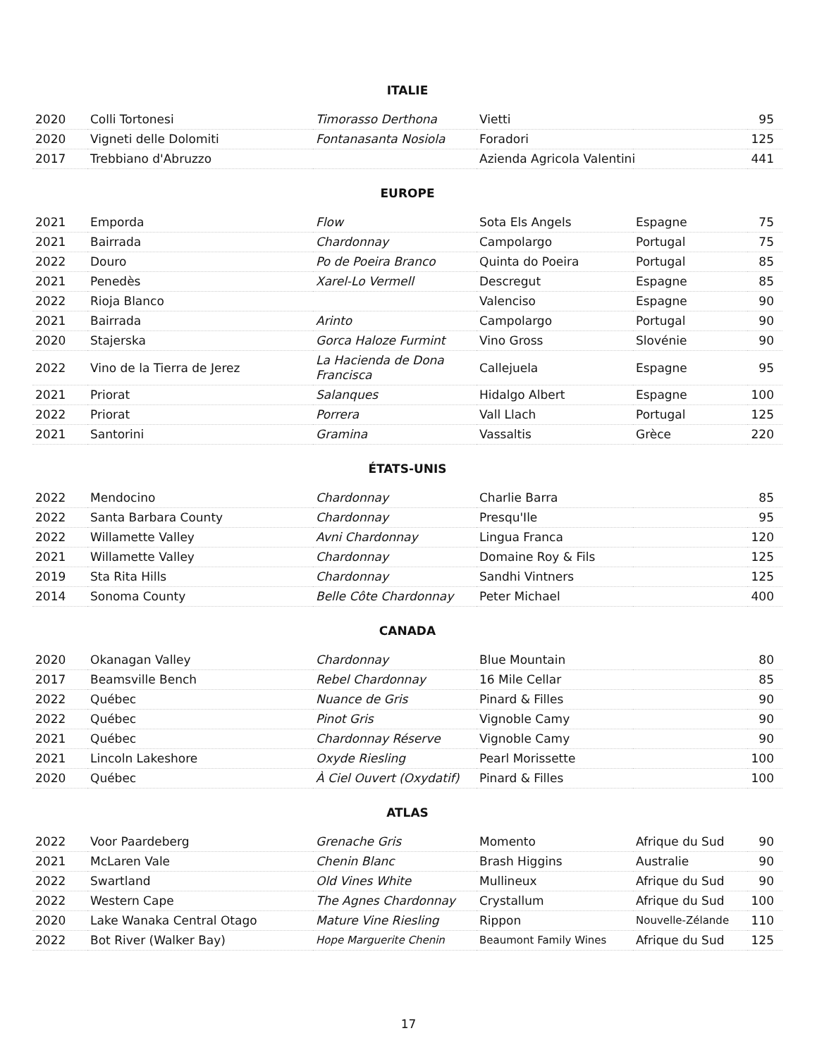ITALIE
| 2020 | Colli Tortonesi | Timorasso Derthona | Vietti | | 95 |
| 2020 | Vigneti delle Dolomiti | Fontanasanta Nosiola | Foradori | | 125 |
| 2017 | Trebbiano d'Abruzzo | | Azienda Agricola Valentini | | 441 |
EUROPE
| 2021 | Emporda | Flow | Sota Els Angels | Espagne | 75 |
| 2021 | Bairrada | Chardonnay | Campolargo | Portugal | 75 |
| 2022 | Douro | Po de Poeira Branco | Quinta do Poeira | Portugal | 85 |
| 2021 | Penedès | Xarel-Lo Vermell | Descregut | Espagne | 85 |
| 2022 | Rioja Blanco | | Valenciso | Espagne | 90 |
| 2021 | Bairrada | Arinto | Campolargo | Portugal | 90 |
| 2020 | Stajerska | Gorca Haloze Furmint | Vino Gross | Slovénie | 90 |
| 2022 | Vino de la Tierra de Jerez | La Hacienda de Dona Francisca | Callejuela | Espagne | 95 |
| 2021 | Priorat | Salanques | Hidalgo Albert | Espagne | 100 |
| 2022 | Priorat | Porrera | Vall Llach | Portugal | 125 |
| 2021 | Santorini | Gramina | Vassaltis | Grèce | 220 |
ÉTATS-UNIS
| 2022 | Mendocino | Chardonnay | Charlie Barra | | 85 |
| 2022 | Santa Barbara County | Chardonnay | Presqu'Ile | | 95 |
| 2022 | Willamette Valley | Avni Chardonnay | Lingua Franca | | 120 |
| 2021 | Willamette Valley | Chardonnay | Domaine Roy & Fils | | 125 |
| 2019 | Sta Rita Hills | Chardonnay | Sandhi Vintners | | 125 |
| 2014 | Sonoma County | Belle Côte Chardonnay | Peter Michael | | 400 |
CANADA
| 2020 | Okanagan Valley | Chardonnay | Blue Mountain | | 80 |
| 2017 | Beamsville Bench | Rebel Chardonnay | 16 Mile Cellar | | 85 |
| 2022 | Québec | Nuance de Gris | Pinard & Filles | | 90 |
| 2022 | Québec | Pinot Gris | Vignoble Camy | | 90 |
| 2021 | Québec | Chardonnay Réserve | Vignoble Camy | | 90 |
| 2021 | Lincoln Lakeshore | Oxyde Riesling | Pearl Morissette | | 100 |
| 2020 | Québec | À Ciel Ouvert (Oxydatif) | Pinard & Filles | | 100 |
ATLAS
| 2022 | Voor Paardeberg | Grenache Gris | Momento | Afrique du Sud | 90 |
| 2021 | McLaren Vale | Chenin Blanc | Brash Higgins | Australie | 90 |
| 2022 | Swartland | Old Vines White | Mullineux | Afrique du Sud | 90 |
| 2022 | Western Cape | The Agnes Chardonnay | Crystallum | Afrique du Sud | 100 |
| 2020 | Lake Wanaka Central Otago | Mature Vine Riesling | Rippon | Nouvelle-Zélande | 110 |
| 2022 | Bot River (Walker Bay) | Hope Marguerite Chenin | Beaumont Family Wines | Afrique du Sud | 125 |
17